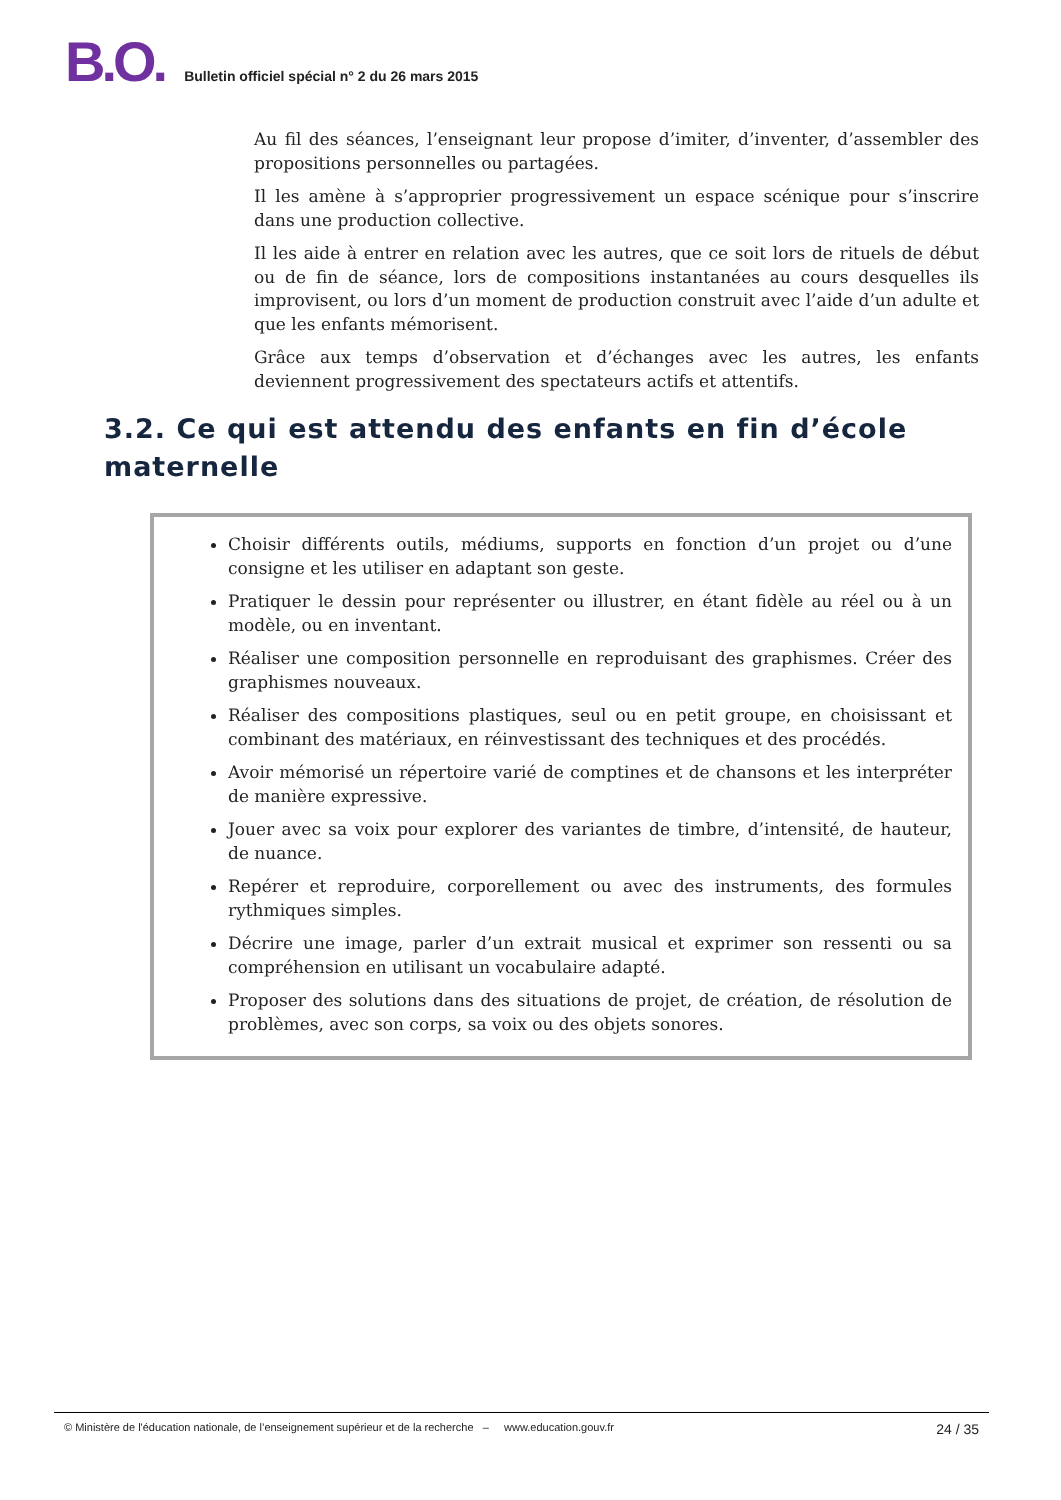B.O.
Bulletin officiel spécial n° 2 du 26 mars 2015
Au fil des séances, l’enseignant leur propose d’imiter, d’inventer, d’assembler des propositions personnelles ou partagées.
Il les amène à s’approprier progressivement un espace scénique pour s’inscrire dans une production collective.
Il les aide à entrer en relation avec les autres, que ce soit lors de rituels de début ou de fin de séance, lors de compositions instantanées au cours desquelles ils improvisent, ou lors d’un moment de production construit avec l’aide d’un adulte et que les enfants mémorisent.
Grâce aux temps d’observation et d’échanges avec les autres, les enfants deviennent progressivement des spectateurs actifs et attentifs.
3.2. Ce qui est attendu des enfants en fin d’école maternelle
Choisir différents outils, médiums, supports en fonction d’un projet ou d’une consigne et les utiliser en adaptant son geste.
Pratiquer le dessin pour représenter ou illustrer, en étant fidèle au réel ou à un modèle, ou en inventant.
Réaliser une composition personnelle en reproduisant des graphismes. Créer des graphismes nouveaux.
Réaliser des compositions plastiques, seul ou en petit groupe, en choisissant et combinant des matériaux, en réinvestissant des techniques et des procédés.
Avoir mémorisé un répertoire varié de comptines et de chansons et les interpréter de manière expressive.
Jouer avec sa voix pour explorer des variantes de timbre, d’intensité, de hauteur, de nuance.
Repérer et reproduire, corporellement ou avec des instruments, des formules rythmiques simples.
Décrire une image, parler d’un extrait musical et exprimer son ressenti ou sa compréhension en utilisant un vocabulaire adapté.
Proposer des solutions dans des situations de projet, de création, de résolution de problèmes, avec son corps, sa voix ou des objets sonores.
© Ministère de l'éducation nationale, de l’enseignement supérieur et de la recherche – www.education.gouv.fr 24 / 35